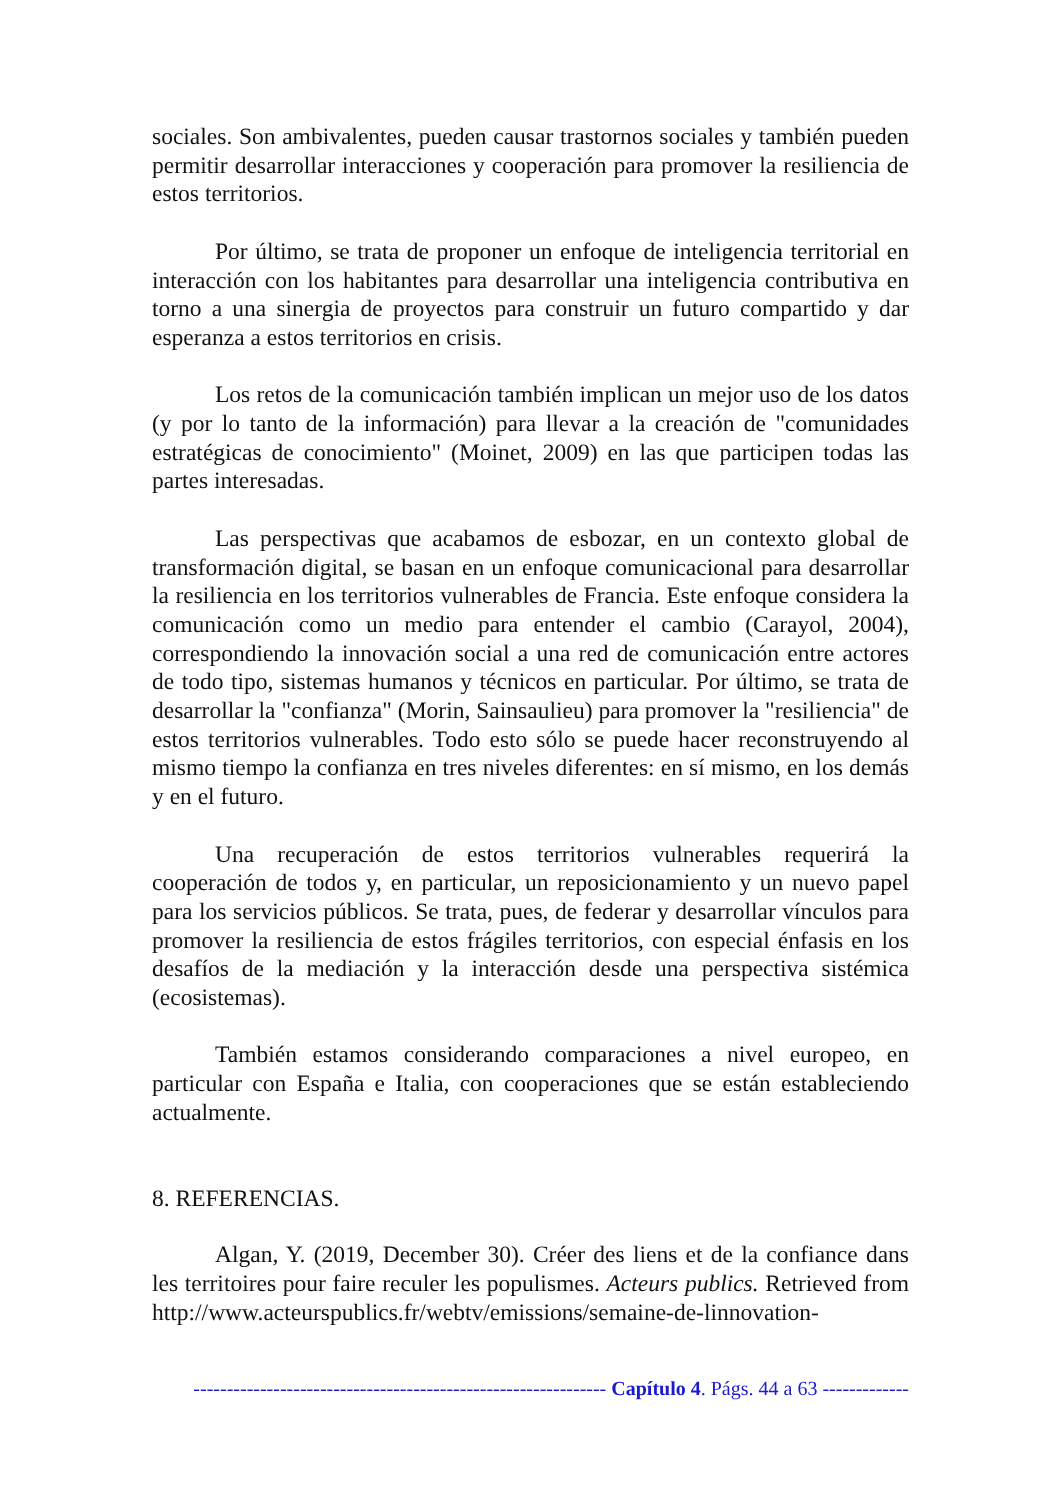sociales. Son ambivalentes, pueden causar trastornos sociales y también pueden permitir desarrollar interacciones y cooperación para promover la resiliencia de estos territorios.
Por último, se trata de proponer un enfoque de inteligencia territorial en interacción con los habitantes para desarrollar una inteligencia contributiva en torno a una sinergia de proyectos para construir un futuro compartido y dar esperanza a estos territorios en crisis.
Los retos de la comunicación también implican un mejor uso de los datos (y por lo tanto de la información) para llevar a la creación de "comunidades estratégicas de conocimiento" (Moinet, 2009) en las que participen todas las partes interesadas.
Las perspectivas que acabamos de esbozar, en un contexto global de transformación digital, se basan en un enfoque comunicacional para desarrollar la resiliencia en los territorios vulnerables de Francia. Este enfoque considera la comunicación como un medio para entender el cambio (Carayol, 2004), correspondiendo la innovación social a una red de comunicación entre actores de todo tipo, sistemas humanos y técnicos en particular. Por último, se trata de desarrollar la "confianza" (Morin, Sainsaulieu) para promover la "resiliencia" de estos territorios vulnerables. Todo esto sólo se puede hacer reconstruyendo al mismo tiempo la confianza en tres niveles diferentes: en sí mismo, en los demás y en el futuro.
Una recuperación de estos territorios vulnerables requerirá la cooperación de todos y, en particular, un reposicionamiento y un nuevo papel para los servicios públicos. Se trata, pues, de federar y desarrollar vínculos para promover la resiliencia de estos frágiles territorios, con especial énfasis en los desafíos de la mediación y la interacción desde una perspectiva sistémica (ecosistemas).
También estamos considerando comparaciones a nivel europeo, en particular con España e Italia, con cooperaciones que se están estableciendo actualmente.
8. REFERENCIAS.
Algan, Y. (2019, December 30). Créer des liens et de la confiance dans les territoires pour faire reculer les populismes. Acteurs publics. Retrieved from http://www.acteurspublics.fr/webtv/emissions/semaine-de-linnovation-
-------------------------------------------------------------- Capítulo 4. Págs. 44 a 63 -------------